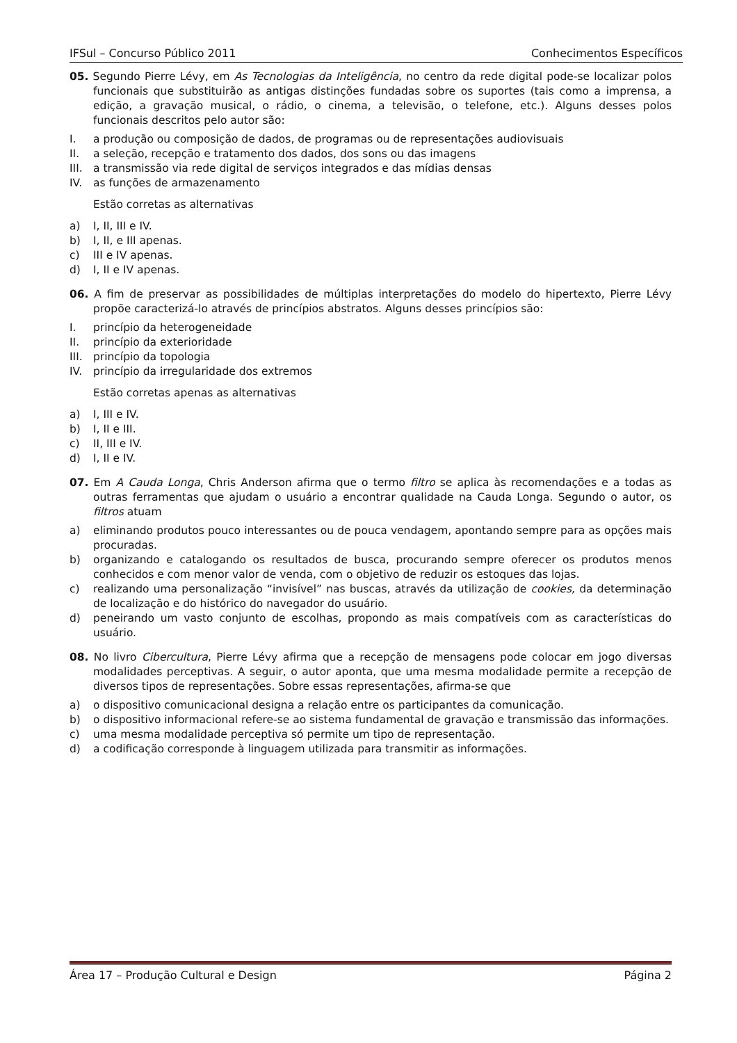IFSul – Concurso Público 2011 Conhecimentos Específicos
05. Segundo Pierre Lévy, em As Tecnologias da Inteligência, no centro da rede digital pode-se localizar polos funcionais que substituirão as antigas distinções fundadas sobre os suportes (tais como a imprensa, a edição, a gravação musical, o rádio, o cinema, a televisão, o telefone, etc.). Alguns desses polos funcionais descritos pelo autor são:
I. a produção ou composição de dados, de programas ou de representações audiovisuais
II. a seleção, recepção e tratamento dos dados, dos sons ou das imagens
III. a transmissão via rede digital de serviços integrados e das mídias densas
IV. as funções de armazenamento
Estão corretas as alternativas
a) I, II, III e IV.
b) I, II, e III apenas.
c) III e IV apenas.
d) I, II e IV apenas.
06. A fim de preservar as possibilidades de múltiplas interpretações do modelo do hipertexto, Pierre Lévy propõe caracterizá-lo através de princípios abstratos. Alguns desses princípios são:
I. princípio da heterogeneidade
II. princípio da exterioridade
III. princípio da topologia
IV. princípio da irregularidade dos extremos
Estão corretas apenas as alternativas
a) I, III e IV.
b) I, II e III.
c) II, III e IV.
d) I, II e IV.
07. Em A Cauda Longa, Chris Anderson afirma que o termo filtro se aplica às recomendações e a todas as outras ferramentas que ajudam o usuário a encontrar qualidade na Cauda Longa. Segundo o autor, os filtros atuam
a) eliminando produtos pouco interessantes ou de pouca vendagem, apontando sempre para as opções mais procuradas.
b) organizando e catalogando os resultados de busca, procurando sempre oferecer os produtos menos conhecidos e com menor valor de venda, com o objetivo de reduzir os estoques das lojas.
c) realizando uma personalização “invisível” nas buscas, através da utilização de cookies, da determinação de localização e do histórico do navegador do usuário.
d) peneirando um vasto conjunto de escolhas, propondo as mais compatíveis com as características do usuário.
08. No livro Cibercultura, Pierre Lévy afirma que a recepção de mensagens pode colocar em jogo diversas modalidades perceptivas. A seguir, o autor aponta, que uma mesma modalidade permite a recepção de diversos tipos de representações. Sobre essas representações, afirma-se que
a) o dispositivo comunicacional designa a relação entre os participantes da comunicação.
b) o dispositivo informacional refere-se ao sistema fundamental de gravação e transmissão das informações.
c) uma mesma modalidade perceptiva só permite um tipo de representação.
d) a codificação corresponde à linguagem utilizada para transmitir as informações.
Área 17 – Produção Cultural e Design Página 2